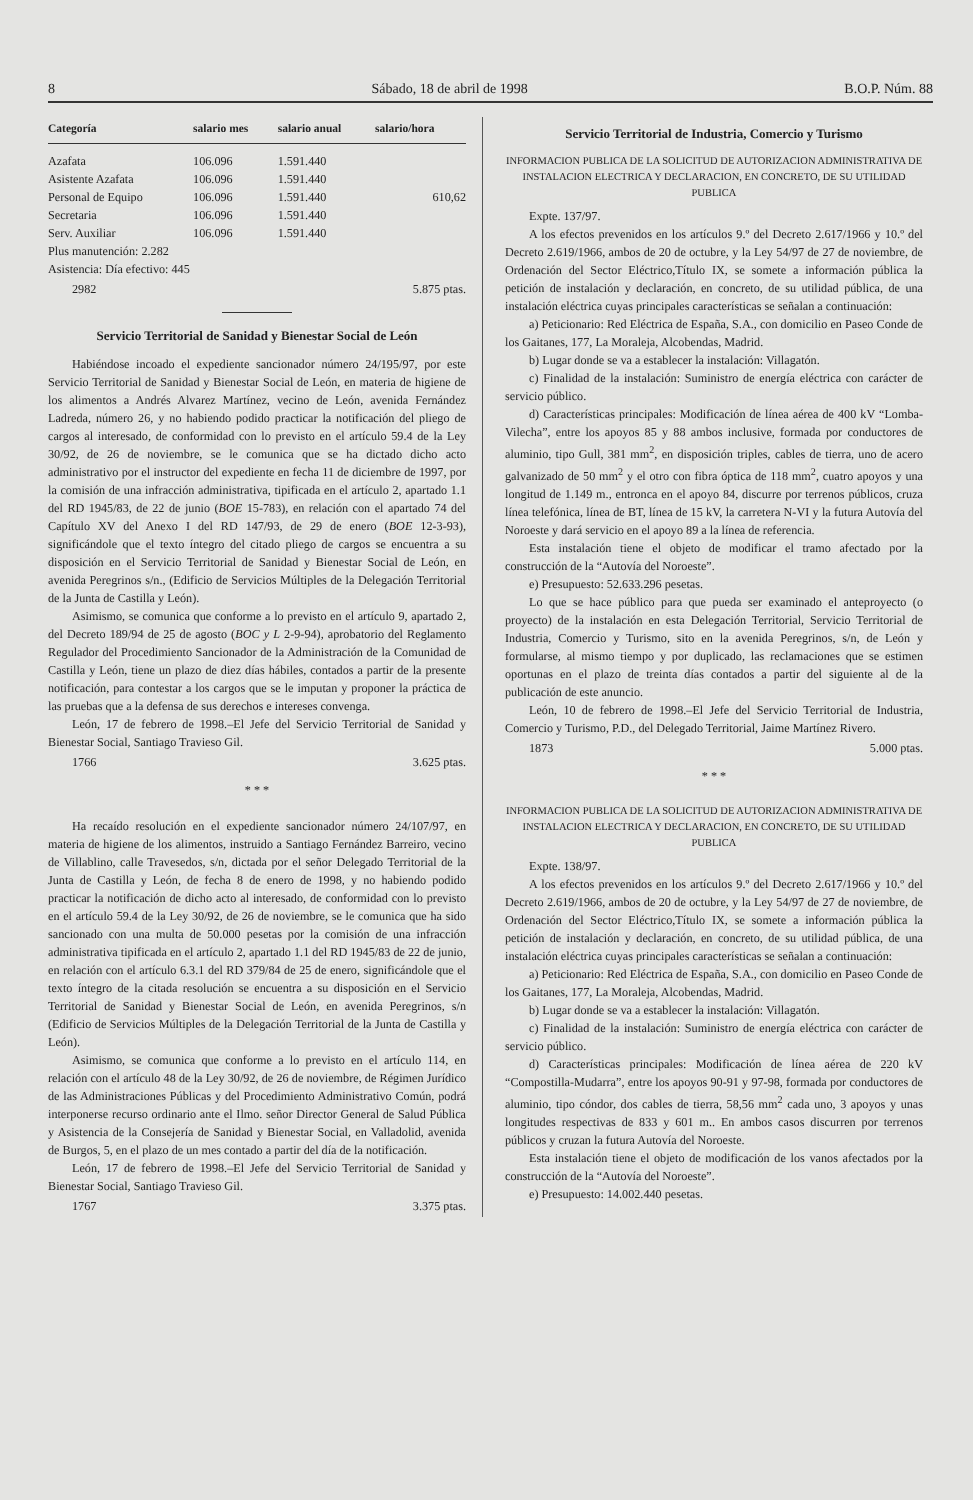8 Sábado, 18 de abril de 1998 B.O.P. Núm. 88
| Categoría | salario mes | salario anual | salario/hora |
| --- | --- | --- | --- |
| Azafata | 106.096 | 1.591.440 | |
| Asistente Azafata | 106.096 | 1.591.440 | |
| Personal de Equipo | 106.096 | 1.591.440 | 610,62 |
| Secretaria | 106.096 | 1.591.440 | |
| Serv. Auxiliar | 106.096 | 1.591.440 | |
| Plus manutención: 2.282 | | | |
| Asistencia: Día efectivo: 445 | | | |
2982 5.875 ptas.
Servicio Territorial de Sanidad y Bienestar Social de León
Habiéndose incoado el expediente sancionador número 24/195/97, por este Servicio Territorial de Sanidad y Bienestar Social de León, en materia de higiene de los alimentos a Andrés Alvarez Martínez, vecino de León, avenida Fernández Ladreda, número 26, y no habiendo podido practicar la notificación del pliego de cargos al interesado, de conformidad con lo previsto en el artículo 59.4 de la Ley 30/92, de 26 de noviembre, se le comunica que se ha dictado dicho acto administrativo por el instructor del expediente en fecha 11 de diciembre de 1997, por la comisión de una infracción administrativa, tipificada en el artículo 2, apartado 1.1 del RD 1945/83, de 22 de junio (BOE 15-783), en relación con el apartado 74 del Capítulo XV del Anexo I del RD 147/93, de 29 de enero (BOE 12-3-93), significándole que el texto íntegro del citado pliego de cargos se encuentra a su disposición en el Servicio Territorial de Sanidad y Bienestar Social de León, en avenida Peregrinos s/n., (Edificio de Servicios Múltiples de la Delegación Territorial de la Junta de Castilla y León).
Asimismo, se comunica que conforme a lo previsto en el artículo 9, apartado 2, del Decreto 189/94 de 25 de agosto (BOC y L 2-9-94), aprobatorio del Reglamento Regulador del Procedimiento Sancionador de la Administración de la Comunidad de Castilla y León, tiene un plazo de diez días hábiles, contados a partir de la presente notificación, para contestar a los cargos que se le imputan y proponer la práctica de las pruebas que a la defensa de sus derechos e intereses convenga.
León, 17 de febrero de 1998.–El Jefe del Servicio Territorial de Sanidad y Bienestar Social, Santiago Travieso Gil.
1766 3.625 ptas.
* * *
Ha recaído resolución en el expediente sancionador número 24/107/97, en materia de higiene de los alimentos, instruido a Santiago Fernández Barreiro, vecino de Villablino, calle Travesedos, s/n, dictada por el señor Delegado Territorial de la Junta de Castilla y León, de fecha 8 de enero de 1998, y no habiendo podido practicar la notificación de dicho acto al interesado, de conformidad con lo previsto en el artículo 59.4 de la Ley 30/92, de 26 de noviembre, se le comunica que ha sido sancionado con una multa de 50.000 pesetas por la comisión de una infracción administrativa tipificada en el artículo 2, apartado 1.1 del RD 1945/83 de 22 de junio, en relación con el artículo 6.3.1 del RD 379/84 de 25 de enero, significándole que el texto íntegro de la citada resolución se encuentra a su disposición en el Servicio Territorial de Sanidad y Bienestar Social de León, en avenida Peregrinos, s/n (Edificio de Servicios Múltiples de la Delegación Territorial de la Junta de Castilla y León).
Asimismo, se comunica que conforme a lo previsto en el artículo 114, en relación con el artículo 48 de la Ley 30/92, de 26 de noviembre, de Régimen Jurídico de las Administraciones Públicas y del Procedimiento Administrativo Común, podrá interponerse recurso ordinario ante el Ilmo. señor Director General de Salud Pública y Asistencia de la Consejería de Sanidad y Bienestar Social, en Valladolid, avenida de Burgos, 5, en el plazo de un mes contado a partir del día de la notificación.
León, 17 de febrero de 1998.–El Jefe del Servicio Territorial de Sanidad y Bienestar Social, Santiago Travieso Gil.
1767 3.375 ptas.
Servicio Territorial de Industria, Comercio y Turismo
INFORMACION PUBLICA DE LA SOLICITUD DE AUTORIZACION ADMINISTRATIVA DE INSTALACION ELECTRICA Y DECLARACION, EN CONCRETO, DE SU UTILIDAD PUBLICA
Expte. 137/97.
A los efectos prevenidos en los artículos 9.º del Decreto 2.617/1966 y 10.º del Decreto 2.619/1966, ambos de 20 de octubre, y la Ley 54/97 de 27 de noviembre, de Ordenación del Sector Eléctrico,Título IX, se somete a información pública la petición de instalación y declaración, en concreto, de su utilidad pública, de una instalación eléctrica cuyas principales características se señalan a continuación:
a) Peticionario: Red Eléctrica de España, S.A., con domicilio en Paseo Conde de los Gaitanes, 177, La Moraleja, Alcobendas, Madrid.
b) Lugar donde se va a establecer la instalación: Villagatón.
c) Finalidad de la instalación: Suministro de energía eléctrica con carácter de servicio público.
d) Características principales: Modificación de línea aérea de 400 kV “Lomba-Vilecha”, entre los apoyos 85 y 88 ambos inclusive, formada por conductores de aluminio, tipo Gull, 381 mm<sup>2</sup>, en disposición triples, cables de tierra, uno de acero galvanizado de 50 mm<sup>2</sup> y el otro con fibra óptica de 118 mm<sup>2</sup>, cuatro apoyos y una longitud de 1.149 m., entronca en el apoyo 84, discurre por terrenos públicos, cruza línea telefónica, línea de BT, línea de 15 kV, la carretera N-VI y la futura Autovía del Noroeste y dará servicio en el apoyo 89 a la línea de referencia.
Esta instalación tiene el objeto de modificar el tramo afectado por la construcción de la “Autovía del Noroeste”.
e) Presupuesto: 52.633.296 pesetas.
Lo que se hace público para que pueda ser examinado el anteproyecto (o proyecto) de la instalación en esta Delegación Territorial, Servicio Territorial de Industria, Comercio y Turismo, sito en la avenida Peregrinos, s/n, de León y formularse, al mismo tiempo y por duplicado, las reclamaciones que se estimen oportunas en el plazo de treinta días contados a partir del siguiente al de la publicación de este anuncio.
León, 10 de febrero de 1998.–El Jefe del Servicio Territorial de Industria, Comercio y Turismo, P.D., del Delegado Territorial, Jaime Martínez Rivero.
1873 5.000 ptas.
* * *
INFORMACION PUBLICA DE LA SOLICITUD DE AUTORIZACION ADMINISTRATIVA DE INSTALACION ELECTRICA Y DECLARACION, EN CONCRETO, DE SU UTILIDAD PUBLICA
Expte. 138/97.
A los efectos prevenidos en los artículos 9.º del Decreto 2.617/1966 y 10.º del Decreto 2.619/1966, ambos de 20 de octubre, y la Ley 54/97 de 27 de noviembre, de Ordenación del Sector Eléctrico,Título IX, se somete a información pública la petición de instalación y declaración, en concreto, de su utilidad pública, de una instalación eléctrica cuyas principales características se señalan a continuación:
a) Peticionario: Red Eléctrica de España, S.A., con domicilio en Paseo Conde de los Gaitanes, 177, La Moraleja, Alcobendas, Madrid.
b) Lugar donde se va a establecer la instalación: Villagatón.
c) Finalidad de la instalación: Suministro de energía eléctrica con carácter de servicio público.
d) Características principales: Modificación de línea aérea de 220 kV “Compostilla-Mudarra”, entre los apoyos 90-91 y 97-98, formada por conductores de aluminio, tipo cóndor, dos cables de tierra, 58,56 mm<sup>2</sup> cada uno, 3 apoyos y unas longitudes respectivas de 833 y 601 m.. En ambos casos discurren por terrenos públicos y cruzan la futura Autovía del Noroeste.
Esta instalación tiene el objeto de modificación de los vanos afectados por la construcción de la “Autovía del Noroeste”.
e) Presupuesto: 14.002.440 pesetas.